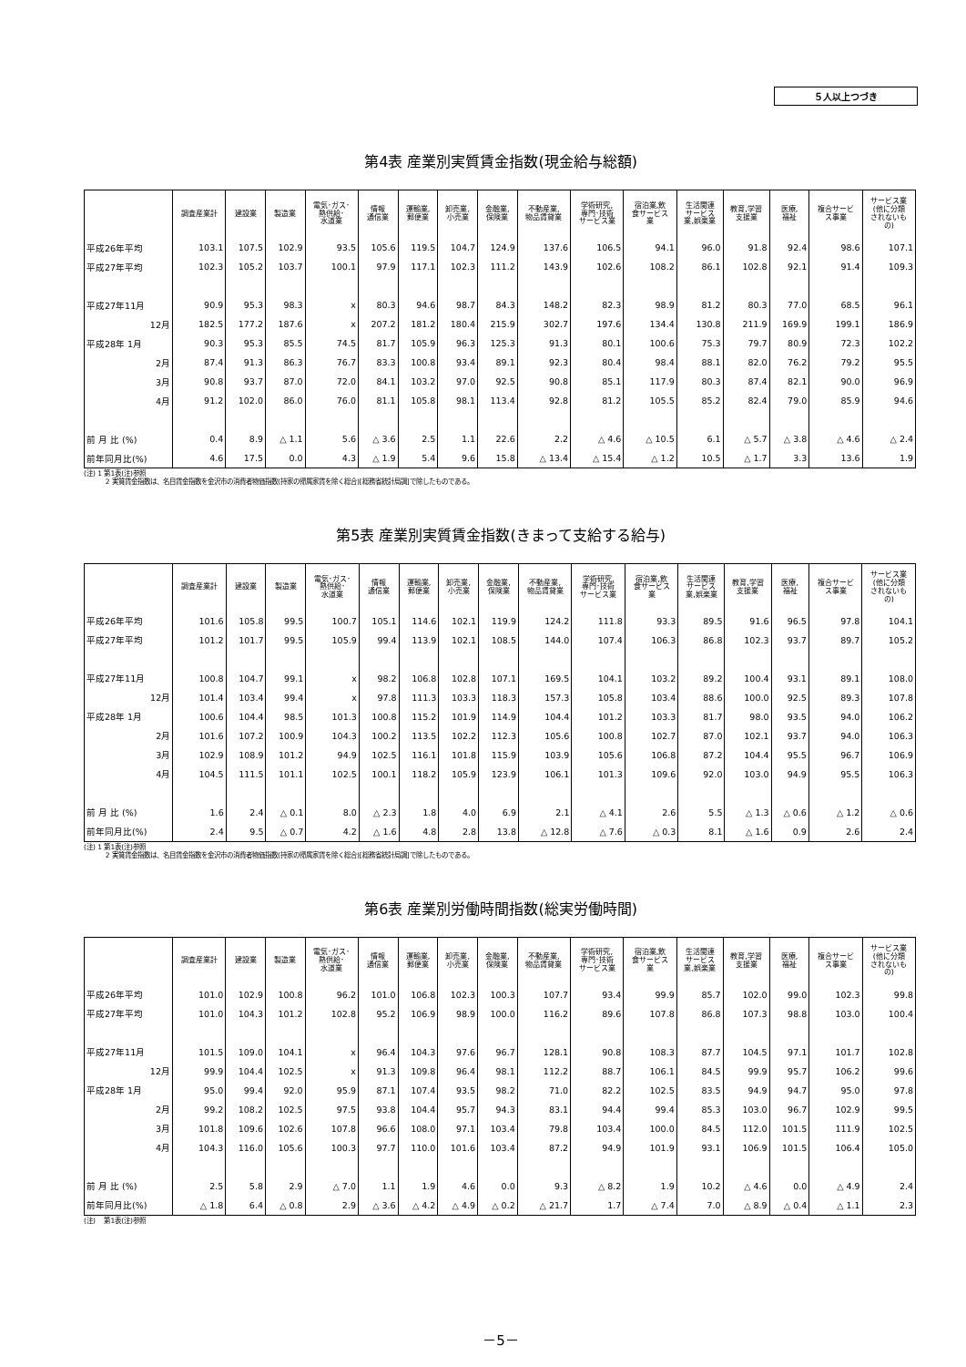５人以上つづき
第4表 産業別実質賃金指数(現金給与総額)
| | 調査産業計 | 建設業 | 製造業 | 電気･ガス･ 熱供給･ 水道業 | 情報 通信業 | 運輸業, 郵便業 | 卸売業, 小売業 | 金融業, 保険業 | 不動産業, 物品賃貸業 | 学術研究, 専門･技術 サービス業 | 宿泊業,飲 食サービス 業 | 生活関連 サービス 業,娯楽業 | 教育,学習 支援業 | 医療, 福祉 | 複合サービ ス事業 | サービス業 (他に分類 されないも の) |
| --- | --- | --- | --- | --- | --- | --- | --- | --- | --- | --- | --- | --- | --- | --- | --- | --- |
| 平成26年平均 | 103.1 | 107.5 | 102.9 | 93.5 | 105.6 | 119.5 | 104.7 | 124.9 | 137.6 | 106.5 | 94.1 | 96.0 | 91.8 | 92.4 | 98.6 | 107.1 |
| 平成27年平均 | 102.3 | 105.2 | 103.7 | 100.1 | 97.9 | 117.1 | 102.3 | 111.2 | 143.9 | 102.6 | 108.2 | 86.1 | 102.8 | 92.1 | 91.4 | 109.3 |
| 平成27年11月 | 90.9 | 95.3 | 98.3 | x | 80.3 | 94.6 | 98.7 | 84.3 | 148.2 | 82.3 | 98.9 | 81.2 | 80.3 | 77.0 | 68.5 | 96.1 |
| 12月 | 182.5 | 177.2 | 187.6 | x | 207.2 | 181.2 | 180.4 | 215.9 | 302.7 | 197.6 | 134.4 | 130.8 | 211.9 | 169.9 | 199.1 | 186.9 |
| 平成28年 1月 | 90.3 | 95.3 | 85.5 | 74.5 | 81.7 | 105.9 | 96.3 | 125.3 | 91.3 | 80.1 | 100.6 | 75.3 | 79.7 | 80.9 | 72.3 | 102.2 |
| 2月 | 87.4 | 91.3 | 86.3 | 76.7 | 83.3 | 100.8 | 93.4 | 89.1 | 92.3 | 80.4 | 98.4 | 88.1 | 82.0 | 76.2 | 79.2 | 95.5 |
| 3月 | 90.8 | 93.7 | 87.0 | 72.0 | 84.1 | 103.2 | 97.0 | 92.5 | 90.8 | 85.1 | 117.9 | 80.3 | 87.4 | 82.1 | 90.0 | 96.9 |
| 4月 | 91.2 | 102.0 | 86.0 | 76.0 | 81.1 | 105.8 | 98.1 | 113.4 | 92.8 | 81.2 | 105.5 | 85.2 | 82.4 | 79.0 | 85.9 | 94.6 |
| 前 月 比 (%) | 0.4 | 8.9 | △ 1.1 | 5.6 | △ 3.6 | 2.5 | 1.1 | 22.6 | 2.2 | △ 4.6 | △ 10.5 | 6.1 | △ 5.7 | △ 3.8 | △ 4.6 | △ 2.4 |
| 前年同月比(%) | 4.6 | 17.5 | 0.0 | 4.3 | △ 1.9 | 5.4 | 9.6 | 15.8 | △ 13.4 | △ 15.4 | △ 1.2 | 10.5 | △ 1.7 | 3.3 | 13.6 | 1.9 |
(注) 1 第1表(注)参照
2 実質賃金指数は、名目賃金指数を金沢市の消費者物価指数(持家の帰属家賃を除く総合)[総務省統計局調]で除したものである。
第5表 産業別実質賃金指数(きまって支給する給与)
| | 調査産業計 | 建設業 | 製造業 | 電気･ガス･ 熱供給･ 水道業 | 情報 通信業 | 運輸業, 郵便業 | 卸売業, 小売業 | 金融業, 保険業 | 不動産業, 物品賃貸業 | 学術研究, 専門･技術 サービス業 | 宿泊業,飲 食サービス 業 | 生活関連 サービス 業,娯楽業 | 教育,学習 支援業 | 医療, 福祉 | 複合サービ ス事業 | サービス業 (他に分類 されないも の) |
| --- | --- | --- | --- | --- | --- | --- | --- | --- | --- | --- | --- | --- | --- | --- | --- | --- |
| 平成26年平均 | 101.6 | 105.8 | 99.5 | 100.7 | 105.1 | 114.6 | 102.1 | 119.9 | 124.2 | 111.8 | 93.3 | 89.5 | 91.6 | 96.5 | 97.8 | 104.1 |
| 平成27年平均 | 101.2 | 101.7 | 99.5 | 105.9 | 99.4 | 113.9 | 102.1 | 108.5 | 144.0 | 107.4 | 106.3 | 86.8 | 102.3 | 93.7 | 89.7 | 105.2 |
| 平成27年11月 | 100.8 | 104.7 | 99.1 | x | 98.2 | 106.8 | 102.8 | 107.1 | 169.5 | 104.1 | 103.2 | 89.2 | 100.4 | 93.1 | 89.1 | 108.0 |
| 12月 | 101.4 | 103.4 | 99.4 | x | 97.8 | 111.3 | 103.3 | 118.3 | 157.3 | 105.8 | 103.4 | 88.6 | 100.0 | 92.5 | 89.3 | 107.8 |
| 平成28年 1月 | 100.6 | 104.4 | 98.5 | 101.3 | 100.8 | 115.2 | 101.9 | 114.9 | 104.4 | 101.2 | 103.3 | 81.7 | 98.0 | 93.5 | 94.0 | 106.2 |
| 2月 | 101.6 | 107.2 | 100.9 | 104.3 | 100.2 | 113.5 | 102.2 | 112.3 | 105.6 | 100.8 | 102.7 | 87.0 | 102.1 | 93.7 | 94.0 | 106.3 |
| 3月 | 102.9 | 108.9 | 101.2 | 94.9 | 102.5 | 116.1 | 101.8 | 115.9 | 103.9 | 105.6 | 106.8 | 87.2 | 104.4 | 95.5 | 96.7 | 106.9 |
| 4月 | 104.5 | 111.5 | 101.1 | 102.5 | 100.1 | 118.2 | 105.9 | 123.9 | 106.1 | 101.3 | 109.6 | 92.0 | 103.0 | 94.9 | 95.5 | 106.3 |
| 前 月 比 (%) | 1.6 | 2.4 | △ 0.1 | 8.0 | △ 2.3 | 1.8 | 4.0 | 6.9 | 2.1 | △ 4.1 | 2.6 | 5.5 | △ 1.3 | △ 0.6 | △ 1.2 | △ 0.6 |
| 前年同月比(%) | 2.4 | 9.5 | △ 0.7 | 4.2 | △ 1.6 | 4.8 | 2.8 | 13.8 | △ 12.8 | △ 7.6 | △ 0.3 | 8.1 | △ 1.6 | 0.9 | 2.6 | 2.4 |
(注) 1 第1表(注)参照
2 実質賃金指数は、名目賃金指数を金沢市の消費者物価指数(持家の帰属家賃を除く総合)[総務省統計局調]で除したものである。
第6表 産業別労働時間指数(総実労働時間)
| | 調査産業計 | 建設業 | 製造業 | 電気･ガス･ 熱供給･ 水道業 | 情報 通信業 | 運輸業, 郵便業 | 卸売業, 小売業 | 金融業, 保険業 | 不動産業, 物品賃貸業 | 学術研究, 専門･技術 サービス業 | 宿泊業,飲 食サービス 業 | 生活関連 サービス 業,娯楽業 | 教育,学習 支援業 | 医療, 福祉 | 複合サービ ス事業 | サービス業 (他に分類 されないも の) |
| --- | --- | --- | --- | --- | --- | --- | --- | --- | --- | --- | --- | --- | --- | --- | --- | --- |
| 平成26年平均 | 101.0 | 102.9 | 100.8 | 96.2 | 101.0 | 106.8 | 102.3 | 100.3 | 107.7 | 93.4 | 99.9 | 85.7 | 102.0 | 99.0 | 102.3 | 99.8 |
| 平成27年平均 | 101.0 | 104.3 | 101.2 | 102.8 | 95.2 | 106.9 | 98.9 | 100.0 | 116.2 | 89.6 | 107.8 | 86.8 | 107.3 | 98.8 | 103.0 | 100.4 |
| 平成27年11月 | 101.5 | 109.0 | 104.1 | x | 96.4 | 104.3 | 97.6 | 96.7 | 128.1 | 90.8 | 108.3 | 87.7 | 104.5 | 97.1 | 101.7 | 102.8 |
| 12月 | 99.9 | 104.4 | 102.5 | x | 91.3 | 109.8 | 96.4 | 98.1 | 112.2 | 88.7 | 106.1 | 84.5 | 99.9 | 95.7 | 106.2 | 99.6 |
| 平成28年 1月 | 95.0 | 99.4 | 92.0 | 95.9 | 87.1 | 107.4 | 93.5 | 98.2 | 71.0 | 82.2 | 102.5 | 83.5 | 94.9 | 94.7 | 95.0 | 97.8 |
| 2月 | 99.2 | 108.2 | 102.5 | 97.5 | 93.8 | 104.4 | 95.7 | 94.3 | 83.1 | 94.4 | 99.4 | 85.3 | 103.0 | 96.7 | 102.9 | 99.5 |
| 3月 | 101.8 | 109.6 | 102.6 | 107.8 | 96.6 | 108.0 | 97.1 | 103.4 | 79.8 | 103.4 | 100.0 | 84.5 | 112.0 | 101.5 | 111.9 | 102.5 |
| 4月 | 104.3 | 116.0 | 105.6 | 100.3 | 97.7 | 110.0 | 101.6 | 103.4 | 87.2 | 94.9 | 101.9 | 93.1 | 106.9 | 101.5 | 106.4 | 105.0 |
| 前 月 比 (%) | 2.5 | 5.8 | 2.9 | △ 7.0 | 1.1 | 1.9 | 4.6 | 0.0 | 9.3 | △ 8.2 | 1.9 | 10.2 | △ 4.6 | 0.0 | △ 4.9 | 2.4 |
| 前年同月比(%) | △ 1.8 | 6.4 | △ 0.8 | 2.9 | △ 3.6 | △ 4.2 | △ 4.9 | △ 0.2 | △ 21.7 | 1.7 | △ 7.4 | 7.0 | △ 8.9 | △ 0.4 | △ 1.1 | 2.3 |
(注) 第1表(注)参照
－5－